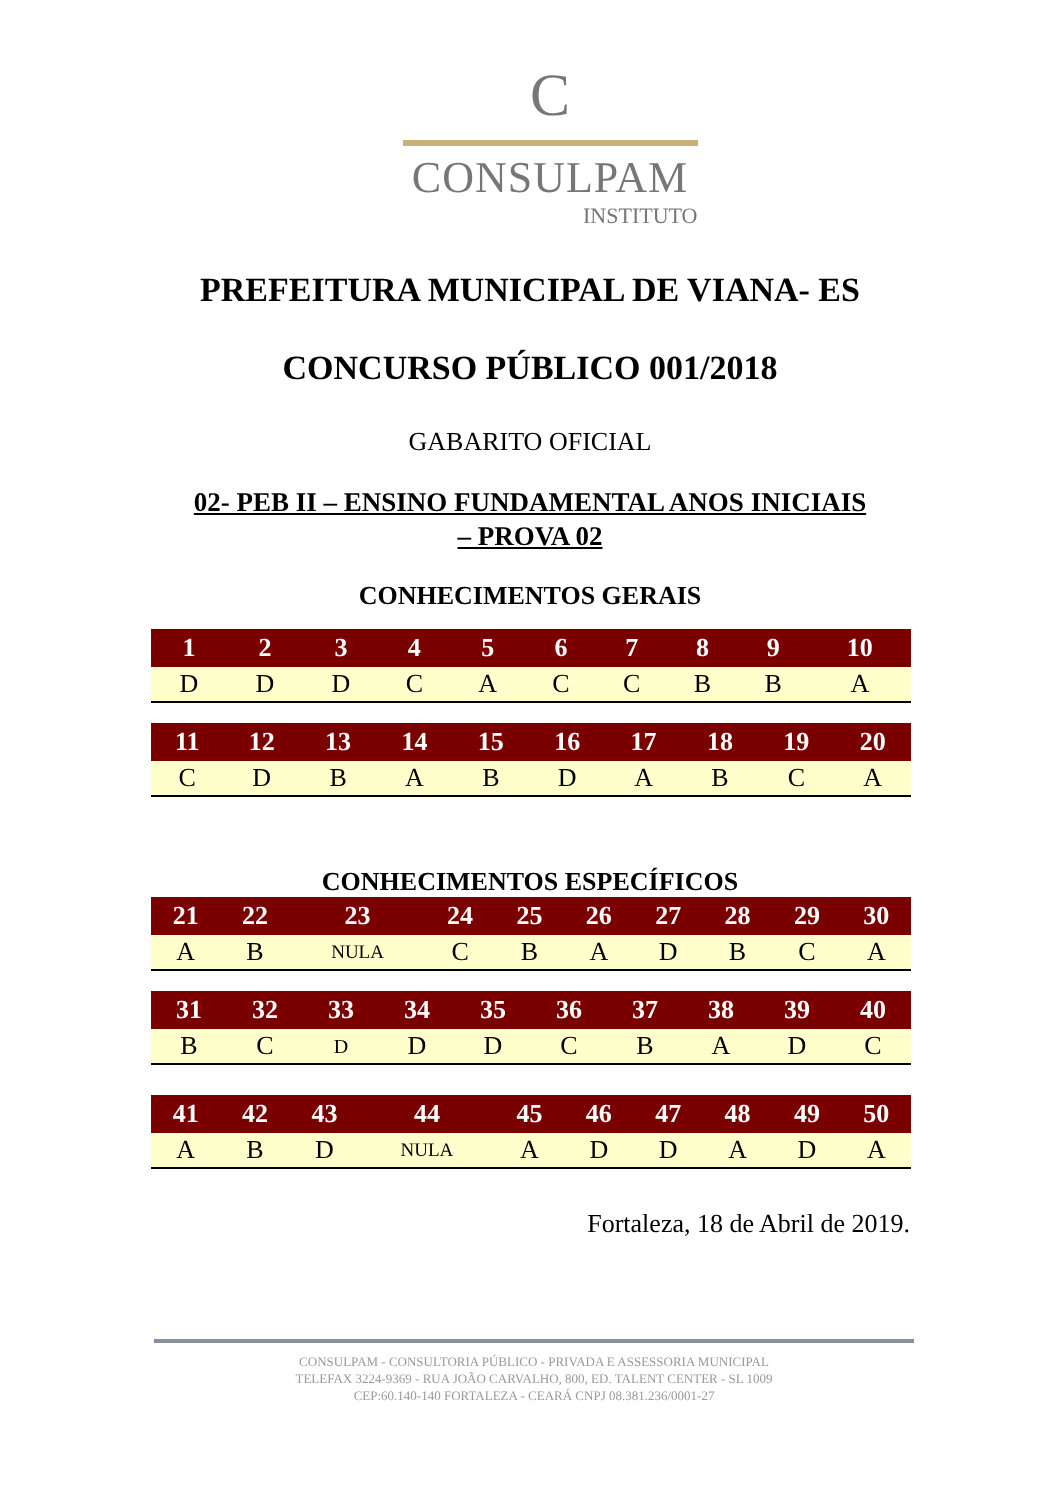C
CONSULPAM
INSTITUTO
PREFEITURA MUNICIPAL DE VIANA- ES
CONCURSO PÚBLICO 001/2018
GABARITO OFICIAL
02- PEB II – ENSINO FUNDAMENTAL ANOS INICIAIS
– PROVA 02
CONHECIMENTOS GERAIS
| 1 | 2 | 3 | 4 | 5 | 6 | 7 | 8 | 9 | 10 |
| --- | --- | --- | --- | --- | --- | --- | --- | --- | --- |
| D | D | D | C | A | C | C | B | B | A |
| 11 | 12 | 13 | 14 | 15 | 16 | 17 | 18 | 19 | 20 |
| --- | --- | --- | --- | --- | --- | --- | --- | --- | --- |
| C | D | B | A | B | D | A | B | C | A |
CONHECIMENTOS ESPECÍFICOS
| 21 | 22 | 23 | 24 | 25 | 26 | 27 | 28 | 29 | 30 |
| --- | --- | --- | --- | --- | --- | --- | --- | --- | --- |
| A | B | NULA | C | B | A | D | B | C | A |
| 31 | 32 | 33 | 34 | 35 | 36 | 37 | 38 | 39 | 40 |
| --- | --- | --- | --- | --- | --- | --- | --- | --- | --- |
| B | C | D | D | D | C | B | A | D | C |
| 41 | 42 | 43 | 44 | 45 | 46 | 47 | 48 | 49 | 50 |
| --- | --- | --- | --- | --- | --- | --- | --- | --- | --- |
| A | B | D | NULA | A | D | D | A | D | A |
Fortaleza, 18 de Abril de 2019.
CONSULPAM - CONSULTORIA PÚBLICO - PRIVADA E ASSESSORIA MUNICIPAL
TELEFAX 3224-9369 - RUA JOÃO CARVALHO, 800, ED. TALENT CENTER - SL 1009
CEP:60.140-140 FORTALEZA - CEARÁ CNPJ 08.381.236/0001-27